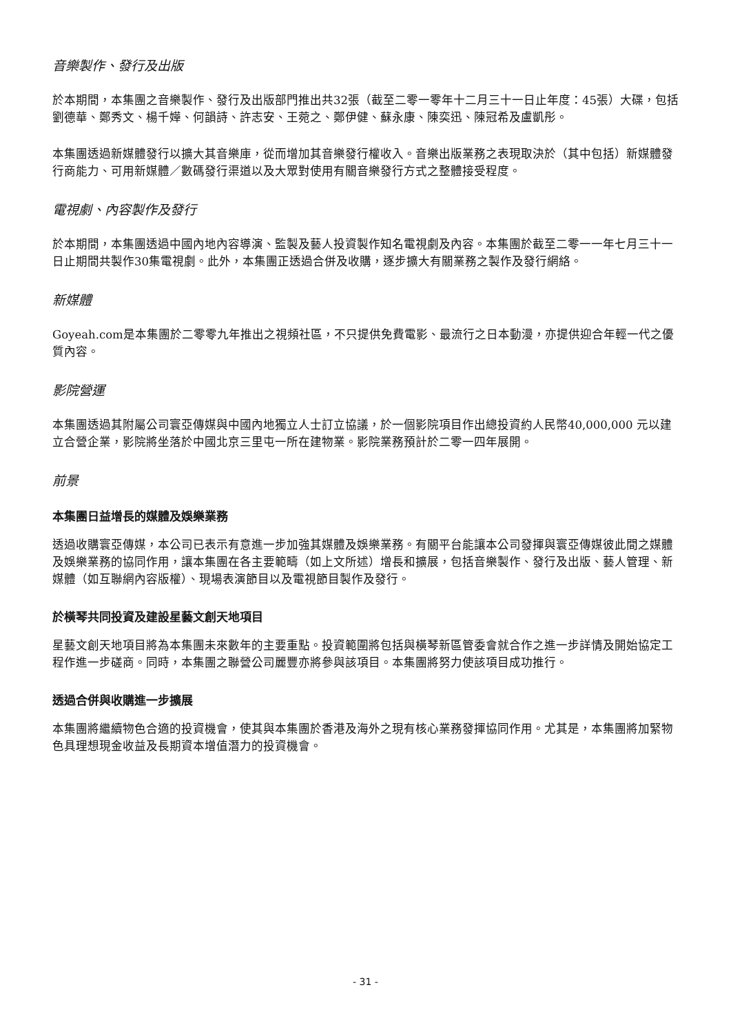音樂製作、發行及出版
於本期間，本集團之音樂製作、發行及出版部門推出共32張（截至二零一零年十二月三十一日止年度：45張）大碟，包括劉德華、鄭秀文、楊千嬅、何韻詩、許志安、王菀之、鄭伊健、蘇永康、陳奕迅、陳冠希及盧凱彤。
本集團透過新媒體發行以擴大其音樂庫，從而增加其音樂發行權收入。音樂出版業務之表現取決於（其中包括）新媒體發行商能力、可用新媒體／數碼發行渠道以及大眾對使用有關音樂發行方式之整體接受程度。
電視劇、內容製作及發行
於本期間，本集團透過中國內地內容導演、監製及藝人投資製作知名電視劇及內容。本集團於截至二零一一年七月三十一日止期間共製作30集電視劇。此外，本集團正透過合併及收購，逐步擴大有關業務之製作及發行網絡。
新媒體
Goyeah.com是本集團於二零零九年推出之視頻社區，不只提供免費電影、最流行之日本動漫，亦提供迎合年輕一代之優質內容。
影院營運
本集團透過其附屬公司寰亞傳媒與中國內地獨立人士訂立協議，於一個影院項目作出總投資約人民幣40,000,000 元以建立合營企業，影院將坐落於中國北京三里屯一所在建物業。影院業務預計於二零一四年展開。
前景
本集團日益增長的媒體及娛樂業務
透過收購寰亞傳媒，本公司已表示有意進一步加強其媒體及娛樂業務。有關平台能讓本公司發揮與寰亞傳媒彼此間之媒體及娛樂業務的協同作用，讓本集團在各主要範疇（如上文所述）增長和擴展，包括音樂製作、發行及出版、藝人管理、新媒體（如互聯網內容版權）、現場表演節目以及電視節目製作及發行。
於橫琴共同投資及建設星藝文創天地項目
星藝文創天地項目將為本集團未來數年的主要重點。投資範圍將包括與橫琴新區管委會就合作之進一步詳情及開始協定工程作進一步磋商。同時，本集團之聯營公司麗豐亦將參與該項目。本集團將努力使該項目成功推行。
透過合併與收購進一步擴展
本集團將繼續物色合適的投資機會，使其與本集團於香港及海外之現有核心業務發揮協同作用。尤其是，本集團將加緊物色具理想現金收益及長期資本增值潛力的投資機會。
- 31 -